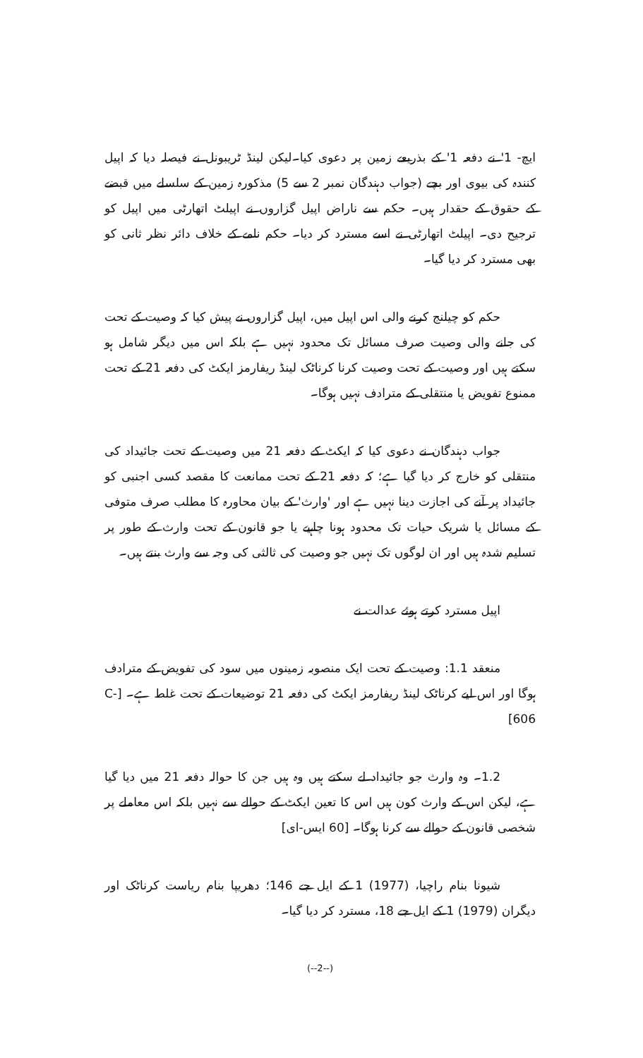ایچ- 1' نے دفعہ 1' کے بذریعے زمین پر دعوی کیا۔لیکن لینڈ ٹریبونل نے فیصلہ دیا کہ اپیل کنندہ کی بیوی اور بچے (جواب دہندگان نمبر 2 سے 5) مذکورہ زمین کے سلسلے میں قبضے کے حقوق کے حقدار ہیں۔ حکم سے ناراض اپیل گزاروں نے اپیلٹ اتھارٹی میں اپیل کو ترجیح دی۔ اپیلٹ اتھارٹی نے اسے مسترد کر دیا۔ حکم نامے کے خلاف دائر نظر ثانی کو بھی مسترد کر دیا گیا۔
حکم کو چیلنج کرنے والی اس اپیل میں، اپیل گزاروں نے پیش کیا کہ وصیت کے تحت کی جانے والی وصیت صرف مسائل تک محدود نہیں ہے بلکہ اس میں دیگر شامل ہو سکتے ہیں اور وصیت کے تحت وصیت کرنا کرناٹک لینڈ ریفارمز ایکٹ کی دفعہ 21 کے تحت ممنوع تفویض یا منتقلی کے مترادف نہیں ہوگا۔
جواب دہندگان نے دعوی کیا کہ ایکٹ کے دفعہ 21 میں وصیت کے تحت جائیداد کی منتقلی کو خارج کر دیا گیا ہے؛ کہ دفعہ 21 کے تحت ممانعت کا مقصد کسی اجنبی کو جائیداد پر آنے کی اجازت دینا نہیں ہے اور 'وارث' کے بیان محاورہ کا مطلب صرف متوفی کے مسائل یا شریک حیات تک محدود ہونا چاہیے یا جو قانون کے تحت وارث کے طور پر تسلیم شدہ ہیں اور ان لوگوں تک نہیں جو وصیت کی ثالثی کی وجہ سے وارث بنتے ہیں۔
اپیل مسترد کرتے ہوئے عدالت نے
منعقد 1.1: وصیت کے تحت ایک منصوبہ زمینوں میں سود کی تفویض کے مترادف ہوگا اور اس لیے کرناٹک لینڈ ریفارمز ایکٹ کی دفعہ 21 توضیعات کے تحت غلط ہے۔ [C-606]
1.2۔ وہ وارث جو جائیداد لے سکتے ہیں وہ ہیں جن کا حوالہ دفعہ 21 میں دیا گیا ہے، لیکن اس کے وارث کون ہیں اس کا تعین ایکٹ کے حوالے سے نہیں بلکہ اس معاملے پر شخصی قانون کے حوالے سے کرنا ہوگا۔ [60 ایس-ای]
شیونا بنام راچیا، (1977) 1 کے ایل جے 146؛ دھریپا بنام ریاست کرناٹک اور دیگران (1979) 1 کے ایل جے 18، مسترد کر دیا گیا۔
(--2--)